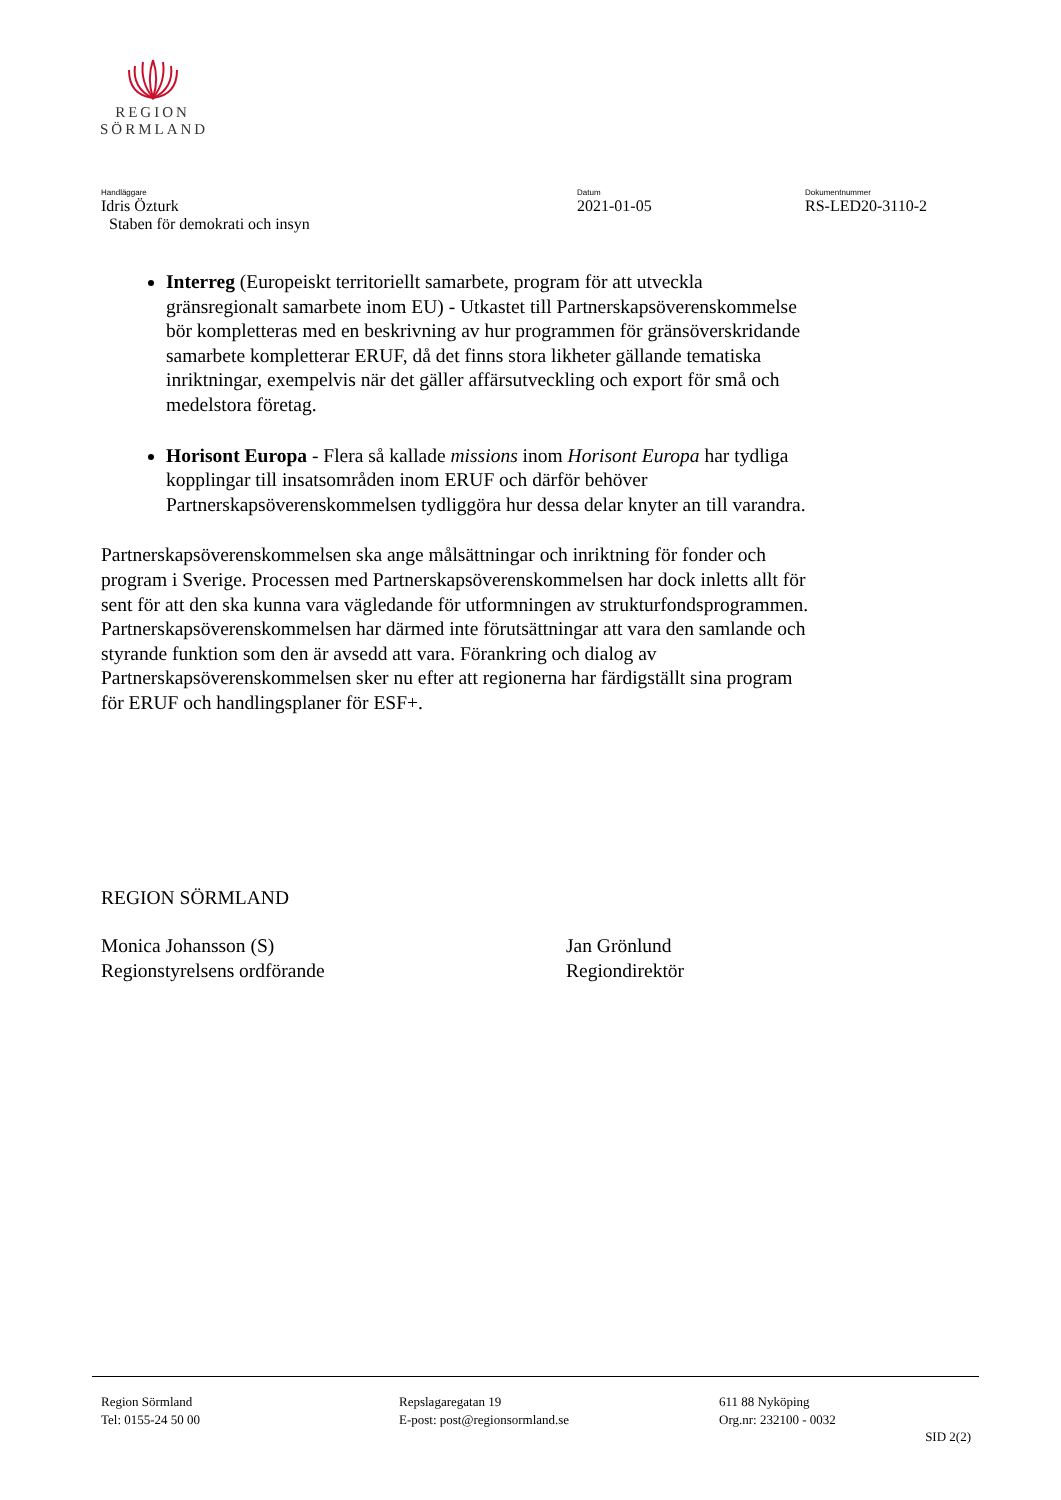REGION
SÖRMLAND
Handläggare
Idris Özturk
Staben för demokrati och insyn
Datum
2021-01-05
Dokumentnummer
RS-LED20-3110-2
Interreg (Europeiskt territoriellt samarbete, program för att utveckla gränsregionalt samarbete inom EU) - Utkastet till Partnerskapsöverenskommelse bör kompletteras med en beskrivning av hur programmen för gränsöverskridande samarbete kompletterar ERUF, då det finns stora likheter gällande tematiska inriktningar, exempelvis när det gäller affärsutveckling och export för små och medelstora företag.
Horisont Europa - Flera så kallade missions inom Horisont Europa har tydliga kopplingar till insatsområden inom ERUF och därför behöver Partnerskapsöverenskommelsen tydliggöra hur dessa delar knyter an till varandra.
Partnerskapsöverenskommelsen ska ange målsättningar och inriktning för fonder och program i Sverige. Processen med Partnerskapsöverenskommelsen har dock inletts allt för sent för att den ska kunna vara vägledande för utformningen av strukturfondsprogrammen. Partnerskapsöverenskommelsen har därmed inte förutsättningar att vara den samlande och styrande funktion som den är avsedd att vara. Förankring och dialog av Partnerskapsöverenskommelsen sker nu efter att regionerna har färdigställt sina program för ERUF och handlingsplaner för ESF+.
REGION SÖRMLAND
Monica Johansson (S)
Regionstyrelsens ordförande
Jan Grönlund
Regiondirektör
Region Sörmland
Tel: 0155-24 50 00
Repslagaregatan 19
E-post: post@regionsormland.se
611 88 Nyköping
Org.nr: 232100 - 0032
SID 2(2)